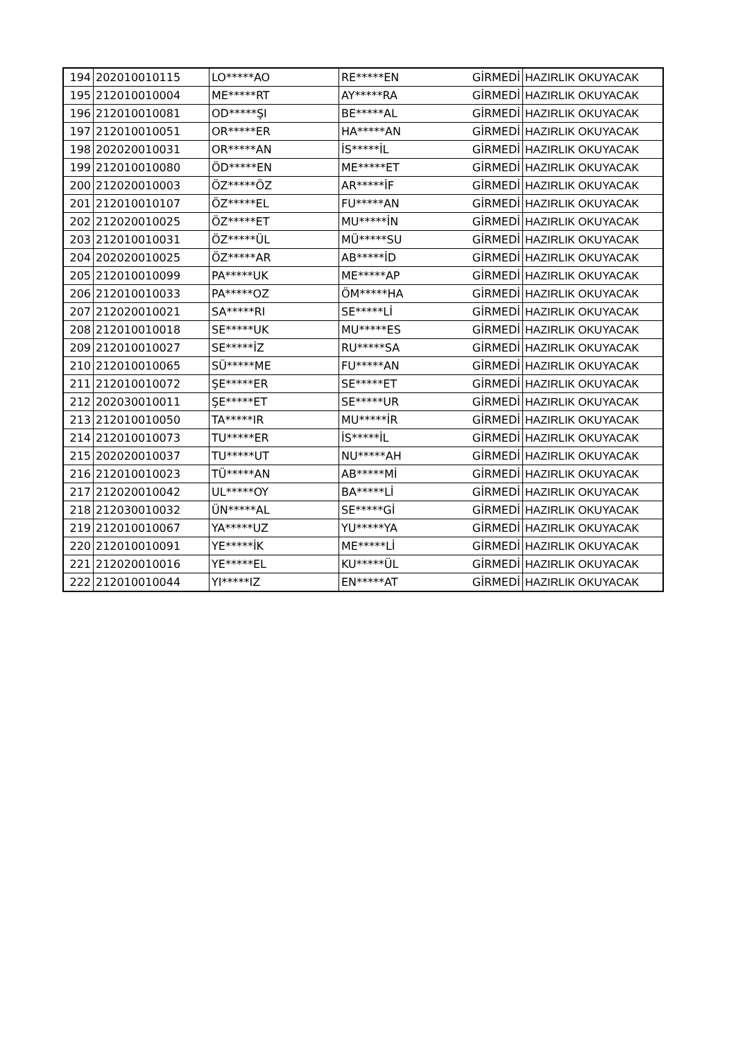| 194 | 202010010115 | LO*****AO | RE*****EN | GİRMEDİ | HAZIRLIK OKUYACAK |
| 195 | 212010010004 | ME*****RT | AY*****RA | GİRMEDİ | HAZIRLIK OKUYACAK |
| 196 | 212010010081 | OD*****ŞI | BE*****AL | GİRMEDİ | HAZIRLIK OKUYACAK |
| 197 | 212010010051 | OR*****ER | HA*****AN | GİRMEDİ | HAZIRLIK OKUYACAK |
| 198 | 202020010031 | OR*****AN | İS*****İL | GİRMEDİ | HAZIRLIK OKUYACAK |
| 199 | 212010010080 | ÖD*****EN | ME*****ET | GİRMEDİ | HAZIRLIK OKUYACAK |
| 200 | 212020010003 | ÖZ*****ÖZ | AR*****İF | GİRMEDİ | HAZIRLIK OKUYACAK |
| 201 | 212010010107 | ÖZ*****EL | FU*****AN | GİRMEDİ | HAZIRLIK OKUYACAK |
| 202 | 212020010025 | ÖZ*****ET | MU*****İN | GİRMEDİ | HAZIRLIK OKUYACAK |
| 203 | 212010010031 | ÖZ*****ÜL | MÜ*****SU | GİRMEDİ | HAZIRLIK OKUYACAK |
| 204 | 202020010025 | ÖZ*****AR | AB*****İD | GİRMEDİ | HAZIRLIK OKUYACAK |
| 205 | 212010010099 | PA*****UK | ME*****AP | GİRMEDİ | HAZIRLIK OKUYACAK |
| 206 | 212010010033 | PA*****OZ | ÖM*****HA | GİRMEDİ | HAZIRLIK OKUYACAK |
| 207 | 212020010021 | SA*****RI | SE*****Lİ | GİRMEDİ | HAZIRLIK OKUYACAK |
| 208 | 212010010018 | SE*****UK | MU*****ES | GİRMEDİ | HAZIRLIK OKUYACAK |
| 209 | 212010010027 | SE*****İZ | RU*****SA | GİRMEDİ | HAZIRLIK OKUYACAK |
| 210 | 212010010065 | SÜ*****ME | FU*****AN | GİRMEDİ | HAZIRLIK OKUYACAK |
| 211 | 212010010072 | ŞE*****ER | SE*****ET | GİRMEDİ | HAZIRLIK OKUYACAK |
| 212 | 202030010011 | ŞE*****ET | SE*****UR | GİRMEDİ | HAZIRLIK OKUYACAK |
| 213 | 212010010050 | TA*****IR | MU*****İR | GİRMEDİ | HAZIRLIK OKUYACAK |
| 214 | 212010010073 | TU*****ER | İS*****İL | GİRMEDİ | HAZIRLIK OKUYACAK |
| 215 | 202020010037 | TU*****UT | NU*****AH | GİRMEDİ | HAZIRLIK OKUYACAK |
| 216 | 212010010023 | TÜ*****AN | AB*****Mİ | GİRMEDİ | HAZIRLIK OKUYACAK |
| 217 | 212020010042 | UL*****OY | BA*****Lİ | GİRMEDİ | HAZIRLIK OKUYACAK |
| 218 | 212030010032 | ÜN*****AL | SE*****Gİ | GİRMEDİ | HAZIRLIK OKUYACAK |
| 219 | 212010010067 | YA*****UZ | YU*****YA | GİRMEDİ | HAZIRLIK OKUYACAK |
| 220 | 212010010091 | YE*****İK | ME*****Lİ | GİRMEDİ | HAZIRLIK OKUYACAK |
| 221 | 212020010016 | YE*****EL | KU*****ÜL | GİRMEDİ | HAZIRLIK OKUYACAK |
| 222 | 212010010044 | YI*****IZ | EN*****AT | GİRMEDİ | HAZIRLIK OKUYACAK |